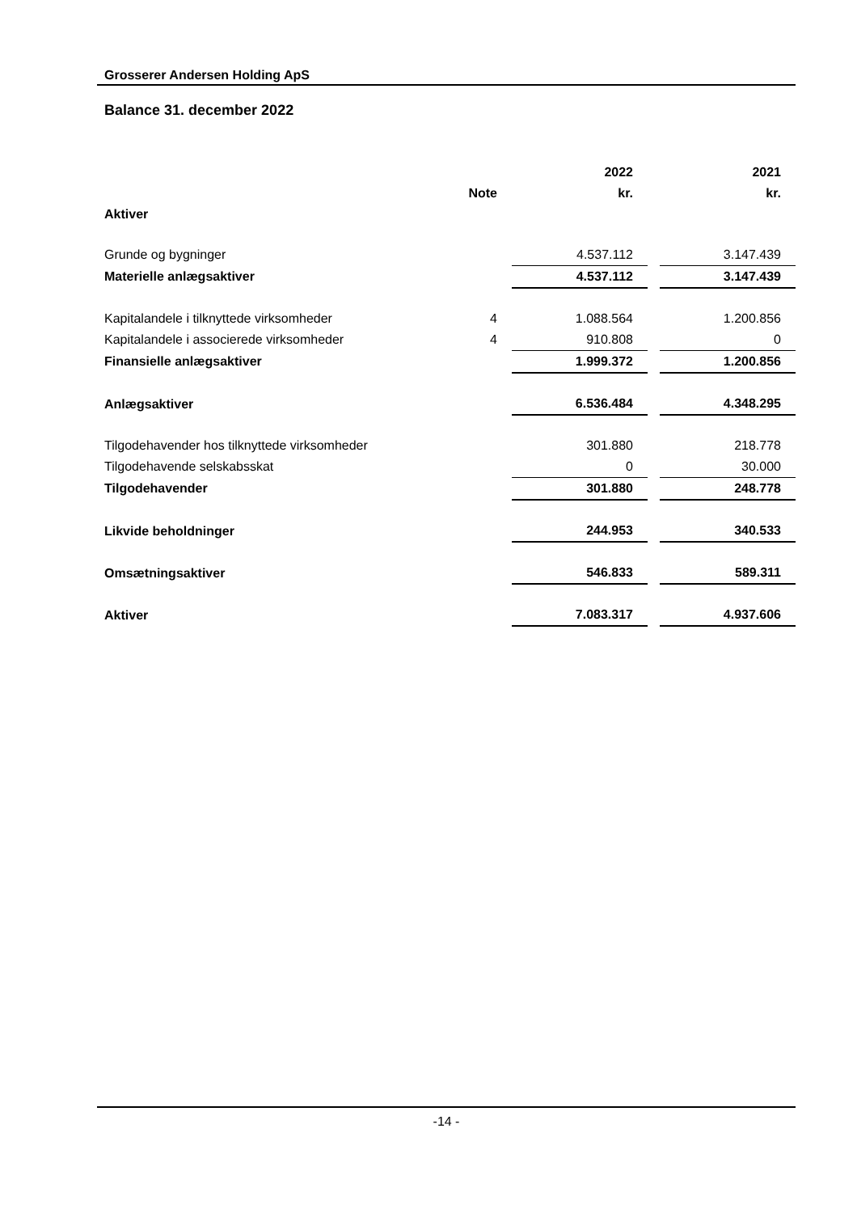Grosserer Andersen Holding ApS
Balance 31. december 2022
| | | 2022 | | 2021 |
| --- | --- | --- | --- | --- |
| | Note | kr. | | kr. |
| Aktiver | | | | |
| Grunde og bygninger | | 4.537.112 | | 3.147.439 |
| Materielle anlægsaktiver | | 4.537.112 | | 3.147.439 |
| Kapitalandele i tilknyttede virksomheder | 4 | 1.088.564 | | 1.200.856 |
| Kapitalandele i associerede virksomheder | 4 | 910.808 | | 0 |
| Finansielle anlægsaktiver | | 1.999.372 | | 1.200.856 |
| Anlægsaktiver | | 6.536.484 | | 4.348.295 |
| Tilgodehavender hos tilknyttede virksomheder | | 301.880 | | 218.778 |
| Tilgodehavende selskabsskat | | 0 | | 30.000 |
| Tilgodehavender | | 301.880 | | 248.778 |
| Likvide beholdninger | | 244.953 | | 340.533 |
| Omsætningsaktiver | | 546.833 | | 589.311 |
| Aktiver | | 7.083.317 | | 4.937.606 |
-14 -